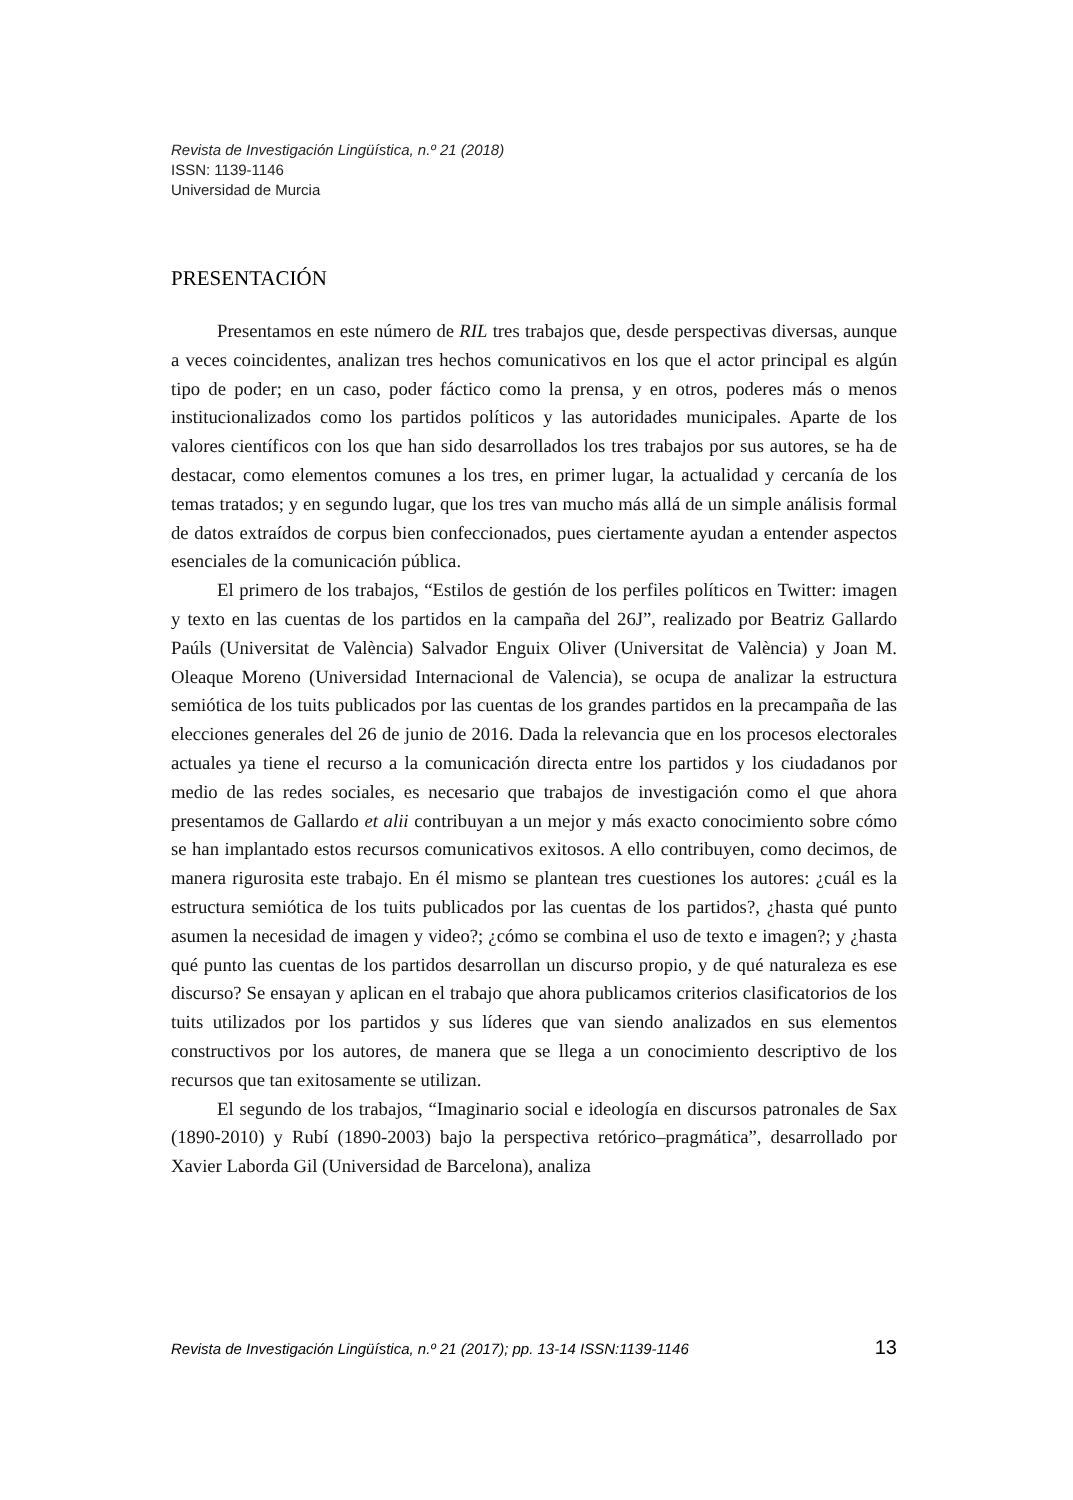Revista de Investigación Lingüística, n.º 21 (2018)
ISSN: 1139-1146
Universidad de Murcia
PRESENTACIÓN
Presentamos en este número de RIL tres trabajos que, desde perspectivas diversas, aunque a veces coincidentes, analizan tres hechos comunicativos en los que el actor principal es algún tipo de poder; en un caso, poder fáctico como la prensa, y en otros, poderes más o menos institucionalizados como los partidos políticos y las autoridades municipales. Aparte de los valores científicos con los que han sido desarrollados los tres trabajos por sus autores, se ha de destacar, como elementos comunes a los tres, en primer lugar, la actualidad y cercanía de los temas tratados; y en segundo lugar, que los tres van mucho más allá de un simple análisis formal de datos extraídos de corpus bien confeccionados, pues ciertamente ayudan a entender aspectos esenciales de la comunicación pública.
El primero de los trabajos, “Estilos de gestión de los perfiles políticos en Twitter: imagen y texto en las cuentas de los partidos en la campaña del 26J”, realizado por Beatriz Gallardo Paúls (Universitat de València) Salvador Enguix Oliver (Universitat de València) y Joan M. Oleaque Moreno (Universidad Internacional de Valencia), se ocupa de analizar la estructura semiótica de los tuits publicados por las cuentas de los grandes partidos en la precampaña de las elecciones generales del 26 de junio de 2016. Dada la relevancia que en los procesos electorales actuales ya tiene el recurso a la comunicación directa entre los partidos y los ciudadanos por medio de las redes sociales, es necesario que trabajos de investigación como el que ahora presentamos de Gallardo et alii contribuyan a un mejor y más exacto conocimiento sobre cómo se han implantado estos recursos comunicativos exitosos. A ello contribuyen, como decimos, de manera rigurosita este trabajo. En él mismo se plantean tres cuestiones los autores: ¿cuál es la estructura semiótica de los tuits publicados por las cuentas de los partidos?, ¿hasta qué punto asumen la necesidad de imagen y video?; ¿cómo se combina el uso de texto e imagen?; y ¿hasta qué punto las cuentas de los partidos desarrollan un discurso propio, y de qué naturaleza es ese discurso? Se ensayan y aplican en el trabajo que ahora publicamos criterios clasificatorios de los tuits utilizados por los partidos y sus líderes que van siendo analizados en sus elementos constructivos por los autores, de manera que se llega a un conocimiento descriptivo de los recursos que tan exitosamente se utilizan.
El segundo de los trabajos, “Imaginario social e ideología en discursos patronales de Sax (1890-2010) y Rubí (1890-2003) bajo la perspectiva retórico–pragmática”, desarrollado por Xavier Laborda Gil (Universidad de Barcelona), analiza
Revista de Investigación Lingüística, n.º 21 (2017); pp. 13-14 ISSN:1139-1146 13